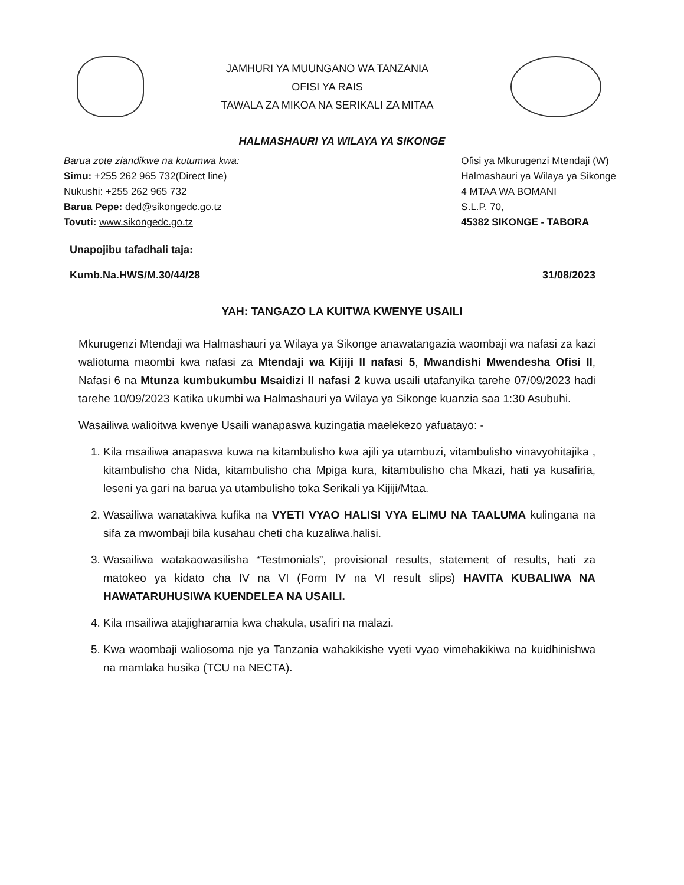JAMHURI YA MUUNGANO WA TANZANIA
OFISI YA RAIS
TAWALA ZA MIKOA NA SERIKALI ZA MITAA
HALMASHAURI YA WILAYA YA SIKONGE
Barua zote ziandikwe na kutumwa kwa:
Simu: +255 262 965 732(Direct line)
Nukushi: +255 262 965 732
Barua Pepe: ded@sikongedc.go.tz
Tovuti: www.sikongedc.go.tz
Ofisi ya Mkurugenzi Mtendaji (W)
Halmashauri ya Wilaya ya Sikonge
4 MTAA WA BOMANI
S.L.P. 70,
45382 SIKONGE - TABORA
Unapojibu tafadhali taja:
Kumb.Na.HWS/M.30/44/28 31/08/2023
YAH: TANGAZO LA KUITWA KWENYE USAILI
Mkurugenzi Mtendaji wa Halmashauri ya Wilaya ya Sikonge anawatangazia waombaji wa nafasi za kazi waliotuma maombi kwa nafasi za Mtendaji wa Kijiji II nafasi 5, Mwandishi Mwendesha Ofisi II, Nafasi 6 na Mtunza kumbukumbu Msaidizi II nafasi 2 kuwa usaili utafanyika tarehe 07/09/2023 hadi tarehe 10/09/2023 Katika ukumbi wa Halmashauri ya Wilaya ya Sikonge kuanzia saa 1:30 Asubuhi.
Wasailiwa walioitwa kwenye Usaili wanapaswa kuzingatia maelekezo yafuatayo: -
1. Kila msailiwa anapaswa kuwa na kitambulisho kwa ajili ya utambuzi, vitambulisho vinavyohitajika , kitambulisho cha Nida, kitambulisho cha Mpiga kura, kitambulisho cha Mkazi, hati ya kusafiria, leseni ya gari na barua ya utambulisho toka Serikali ya Kijiji/Mtaa.
2. Wasailiwa wanatakiwa kufika na VYETI VYAO HALISI VYA ELIMU NA TAALUMA kulingana na sifa za mwombaji bila kusahau cheti cha kuzaliwa.halisi.
3. Wasailiwa watakaowasilisha “Testmonials”, provisional results, statement of results, hati za matokeo ya kidato cha IV na VI (Form IV na VI result slips) HAVITA KUBALIWA NA HAWATARUHUSIWA KUENDELEA NA USAILI.
4. Kila msailiwa atajigharamia kwa chakula, usafiri na malazi.
5. Kwa waombaji waliosoma nje ya Tanzania wahakikishe vyeti vyao vimehakikiwa na kuidhinishwa na mamlaka husika (TCU na NECTA).